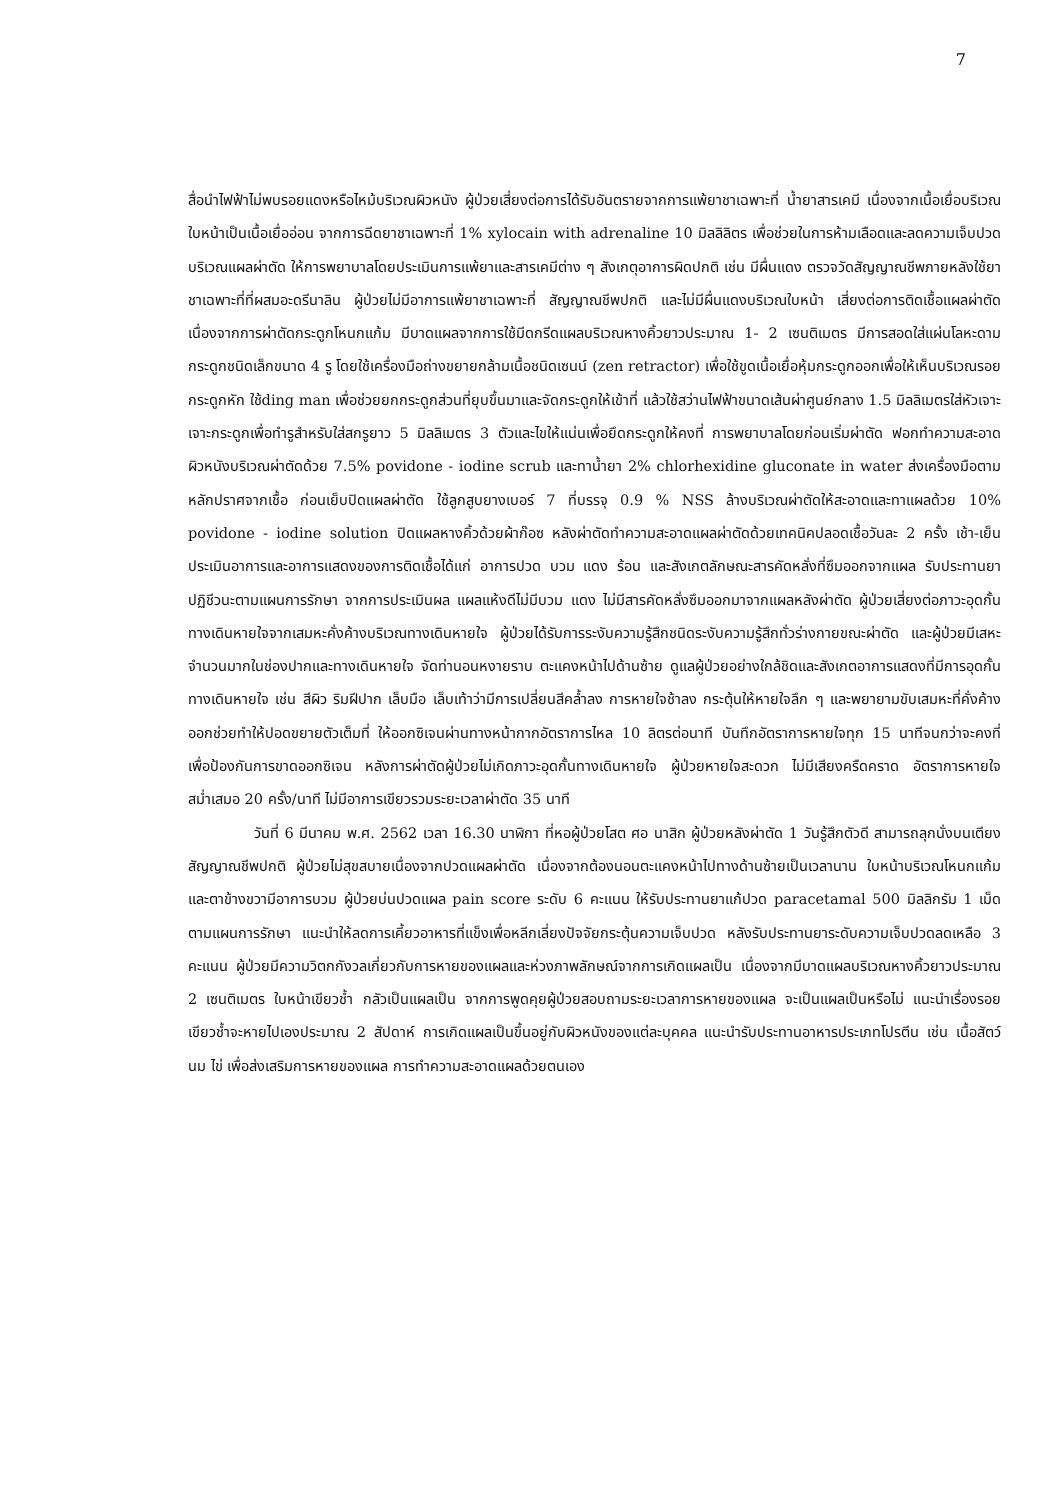7
สื่อนำไฟฟ้าไม่พบรอยแดงหรือไหม้บริเวณผิวหนัง ผู้ป่วยเสี่ยงต่อการได้รับอันตรายจากการแพ้ยาชาเฉพาะที่ น้ำยาสารเคมี เนื่องจากเนื้อเยื่อบริเวณใบหน้าเป็นเนื้อเยื่ออ่อน จากการฉีดยาชาเฉพาะที่ 1% xylocain with adrenaline 10 มิลลิลิตร เพื่อช่วยในการห้ามเลือดและลดความเจ็บปวดบริเวณแผลผ่าตัด ให้การพยาบาลโดยประเมินการแพ้ยาและสารเคมีต่าง ๆ สังเกตุอาการผิดปกติ เช่น มีผื่นแดง ตรวจวัดสัญญาณชีพภายหลังใช้ยาชาเฉพาะที่ที่ผสมอะดรีนาลิน ผู้ป่วยไม่มีอาการแพ้ยาชาเฉพาะที่ สัญญาณชีพปกติ และไม่มีผื่นแดงบริเวณใบหน้า เสี่ยงต่อการติดเชื้อแผลผ่าตัด เนื่องจากการผ่าตัดกระดูกโหนกแก้ม มีบาดแผลจากการใช้มีดกรีดแผลบริเวณหางคิ้วยาวประมาณ 1- 2 เซนติเมตร มีการสอดใส่แผ่นโลหะดามกระดูกชนิดเล็กขนาด 4 รู โดยใช้เครื่องมือถ่างขยายกล้ามเนื้อชนิดเซนน์ (zen retractor) เพื่อใช้ขูดเนื้อเยื่อหุ้มกระดูกออกเพื่อให้เห็นบริเวณรอยกระดูกหัก ใช้ding man เพื่อช่วยยกกระดูกส่วนที่ยุบขึ้นมาและจัดกระดูกให้เข้าที่ แล้วใช้สว่านไฟฟ้าขนาดเส้นผ่าศูนย์กลาง 1.5 มิลลิเมตรใส่หัวเจาะเจาะกระดูกเพื่อทำรูสำหรับใส่สกรูยาว 5 มิลลิเมตร 3 ตัวและไขให้แน่นเพื่อยึดกระดูกให้คงที่ การพยาบาลโดยก่อนเริ่มผ่าตัด ฟอกทำความสะอาดผิวหนังบริเวณผ่าตัดด้วย 7.5% povidone - iodine scrub และทาน้ำยา 2% chlorhexidine gluconate in water ส่งเครื่องมือตามหลักปราศจากเชื้อ ก่อนเย็บปิดแผลผ่าตัด ใช้ลูกสูบยางเบอร์ 7 ที่บรรจุ 0.9 % NSS ล้างบริเวณผ่าตัดให้สะอาดและทาแผลด้วย 10% povidone - iodine solution ปิดแผลหางคิ้วด้วยผ้าก๊อซ หลังผ่าตัดทำความสะอาดแผลผ่าตัดด้วยเทคนิคปลอดเชื้อวันละ 2 ครั้ง เช้า-เย็น ประเมินอาการและอาการแสดงของการติดเชื้อได้แก่ อาการปวด บวม แดง ร้อน และสังเกตลักษณะสารคัดหลั่งที่ซึมออกจากแผล รับประทานยาปฏิชีวนะตามแผนการรักษา จากการประเมินผล แผลแห้งดีไม่มีบวม แดง ไม่มีสารคัดหลั่งซึมออกมาจากแผลหลังผ่าตัด ผู้ป่วยเสี่ยงต่อภาวะอุดกั้นทางเดินหายใจจากเสมหะคั่งค้างบริเวณทางเดินหายใจ ผู้ป่วยได้รับการระงับความรู้สึกชนิดระงับความรู้สึกทั่วร่างกายขณะผ่าตัด และผู้ป่วยมีเสหะจำนวนมากในช่องปากและทางเดินหายใจ จัดท่านอนหงายราบ ตะแคงหน้าไปด้านซ้าย ดูแลผู้ป่วยอย่างใกล้ชิดและสังเกตอาการแสดงที่มีการอุดกั้นทางเดินหายใจ เช่น สีผิว ริมฝีปาก เล็บมือ เล็บเท้าว่ามีการเปลี่ยนสีคล้ำลง การหายใจช้าลง กระตุ้นให้หายใจลึก ๆ และพยายามขับเสมหะที่คั่งค้างออกช่วยทำให้ปอดขยายตัวเต็มที่ ให้ออกซิเจนผ่านทางหน้ากากอัตราการไหล 10 ลิตรต่อนาที บันทึกอัตราการหายใจทุก 15 นาทีจนกว่าจะคงที่ เพื่อป้องกันการขาดออกซิเจน หลังการผ่าตัดผู้ป่วยไม่เกิดภาวะอุดกั้นทางเดินหายใจ ผู้ป่วยหายใจสะดวก ไม่มีเสียงครืดคราด อัตราการหายใจสม่ำเสมอ 20 ครั้ง/นาที ไม่มีอาการเขียวรวมระยะเวลาผ่าตัด 35 นาที
วันที่ 6 มีนาคม พ.ศ. 2562 เวลา 16.30 นาฬิกา ที่หอผู้ป่วยโสต ศอ นาสิก ผู้ป่วยหลังผ่าตัด 1 วันรู้สึกตัวดี สามารถลุกนั่งบนเตียง สัญญาณชีพปกติ ผู้ป่วยไม่สุขสบายเนื่องจากปวดแผลผ่าตัด เนื่องจากต้องนอนตะแคงหน้าไปทางด้านซ้ายเป็นเวลานาน ใบหน้าบริเวณโหนกแก้มและตาข้างขวามีอาการบวม ผู้ป่วยบ่นปวดแผล pain score ระดับ 6 คะแนน ให้รับประทานยาแก้ปวด paracetamal 500 มิลลิกรัม 1 เม็ด ตามแผนการรักษา แนะนำให้ลดการเคี้ยวอาหารที่แข็งเพื่อหลีกเลี่ยงปัจจัยกระตุ้นความเจ็บปวด หลังรับประทานยาระดับความเจ็บปวดลดเหลือ 3 คะแนน ผู้ป่วยมีความวิตกกังวลเกี่ยวกับการหายของแผลและห่วงภาพลักษณ์จากการเกิดแผลเป็น เนื่องจากมีบาดแผลบริเวณหางคิ้วยาวประมาณ 2 เซนติเมตร ใบหน้าเขียวช้ำ กลัวเป็นแผลเป็น จากการพูดคุยผู้ป่วยสอบถามระยะเวลาการหายของแผล จะเป็นแผลเป็นหรือไม่ แนะนำเรื่องรอยเขียวช้ำจะหายไปเองประมาณ 2 สัปดาห์ การเกิดแผลเป็นขึ้นอยู่กับผิวหนังของแต่ละบุคคล แนะนำรับประทานอาหารประเภทโปรตีน เช่น เนื้อสัตว์ นม ไข่ เพื่อส่งเสริมการหายของแผล การทำความสะอาดแผลด้วยตนเอง